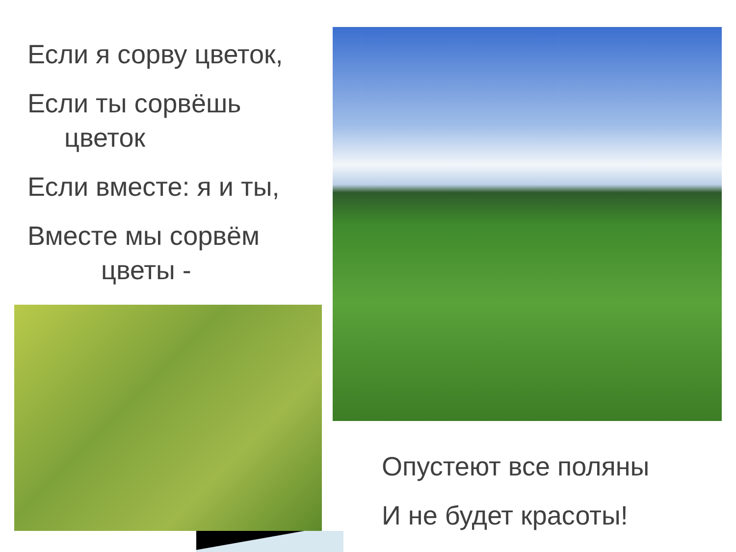Если я сорву цветок,
Если ты сорвёшь
цветок
Если вместе: я и ты,
Вместе мы сорвём
цветы -
Опустеют все поляны
И не будет красоты!